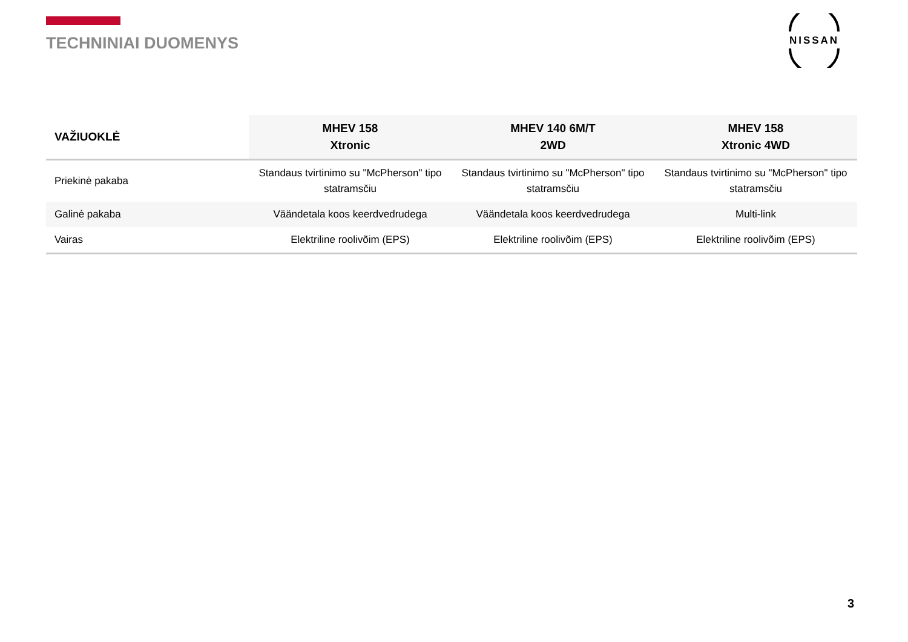TECHNINIAI DUOMENYS
NISSAN
| VAŽIUOKLĖ | MHEV 158 Xtronic | MHEV 140 6M/T 2WD | MHEV 158 Xtronic 4WD |
| --- | --- | --- | --- |
| Priekinė pakaba | Standaus tvirtinimo su "McPherson" tipo statramsčiu | Standaus tvirtinimo su "McPherson" tipo statramsčiu | Standaus tvirtinimo su "McPherson" tipo statramsčiu |
| Galinė pakaba | Väändetala koos keerdvedrudega | Väändetala koos keerdvedrudega | Multi-link |
| Vairas | Elektriline roolivõim (EPS) | Elektriline roolivõim (EPS) | Elektriline roolivõim (EPS) |
3